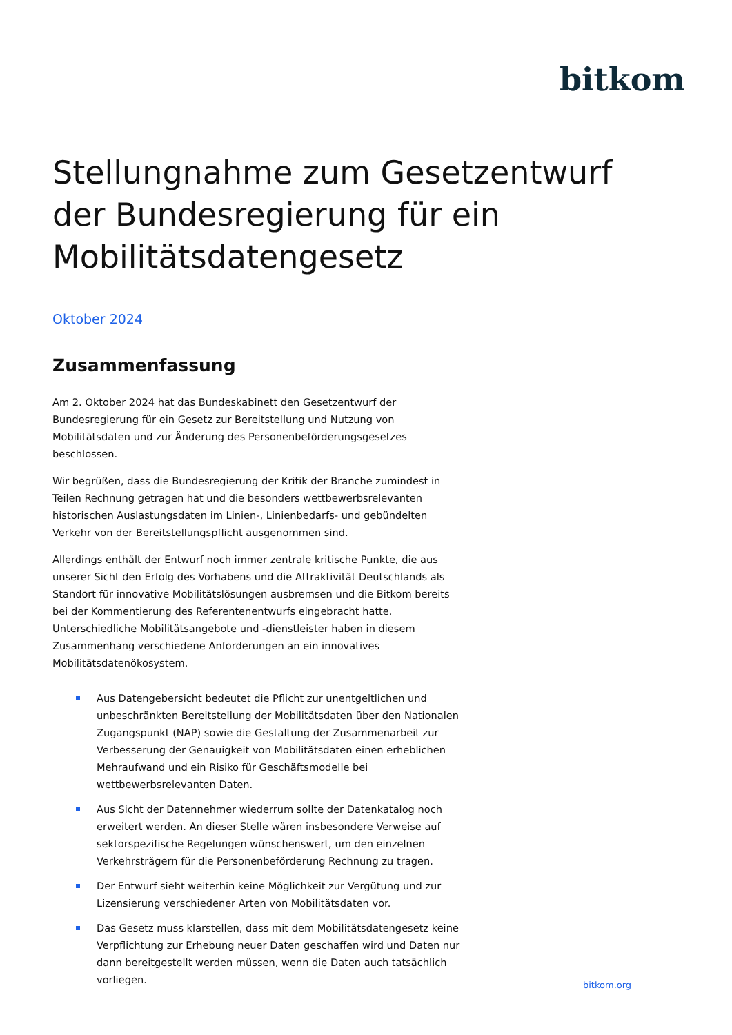bitkom
Stellungnahme zum Gesetzentwurf der Bundesregierung für ein Mobilitätsdatengesetz
Oktober 2024
Zusammenfassung
Am 2. Oktober 2024 hat das Bundeskabinett den Gesetzentwurf der Bundesregierung für ein Gesetz zur Bereitstellung und Nutzung von Mobilitätsdaten und zur Änderung des Personenbeförderungsgesetzes beschlossen.
Wir begrüßen, dass die Bundesregierung der Kritik der Branche zumindest in Teilen Rechnung getragen hat und die besonders wettbewerbsrelevanten historischen Auslastungsdaten im Linien-, Linienbedarfs- und gebündelten Verkehr von der Bereitstellungspflicht ausgenommen sind.
Allerdings enthält der Entwurf noch immer zentrale kritische Punkte, die aus unserer Sicht den Erfolg des Vorhabens und die Attraktivität Deutschlands als Standort für innovative Mobilitätslösungen ausbremsen und die Bitkom bereits bei der Kommentierung des Referentenentwurfs eingebracht hatte. Unterschiedliche Mobilitätsangebote und -dienstleister haben in diesem Zusammenhang verschiedene Anforderungen an ein innovatives Mobilitätsdatenökosystem.
Aus Datengebersicht bedeutet die Pflicht zur unentgeltlichen und unbeschränkten Bereitstellung der Mobilitätsdaten über den Nationalen Zugangspunkt (NAP) sowie die Gestaltung der Zusammenarbeit zur Verbesserung der Genauigkeit von Mobilitätsdaten einen erheblichen Mehraufwand und ein Risiko für Geschäftsmodelle bei wettbewerbsrelevanten Daten.
Aus Sicht der Datennehmer wiederrum sollte der Datenkatalog noch erweitert werden. An dieser Stelle wären insbesondere Verweise auf sektorspezifische Regelungen wünschenswert, um den einzelnen Verkehrsträgern für die Personenbeförderung Rechnung zu tragen.
Der Entwurf sieht weiterhin keine Möglichkeit zur Vergütung und zur Lizensierung verschiedener Arten von Mobilitätsdaten vor.
Das Gesetz muss klarstellen, dass mit dem Mobilitätsdatengesetz keine Verpflichtung zur Erhebung neuer Daten geschaffen wird und Daten nur dann bereitgestellt werden müssen, wenn die Daten auch tatsächlich vorliegen.
bitkom.org